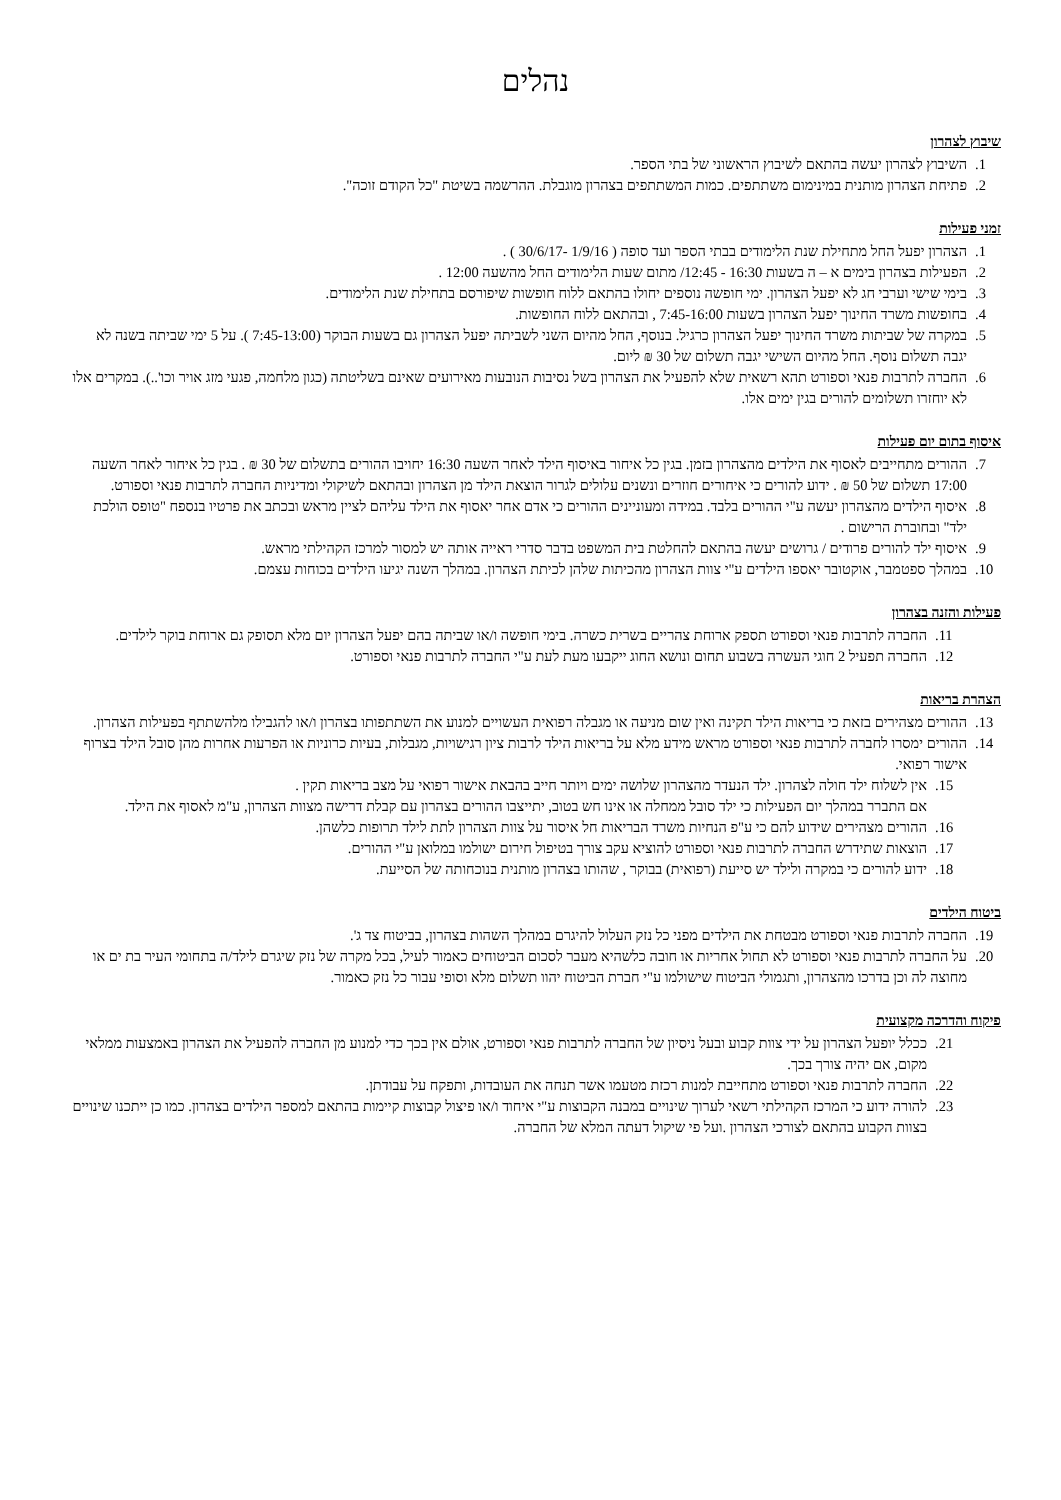נהלים
שיבוץ לצהרון
1. השיבוץ לצהרון יעשה בהתאם לשיבוץ הראשוני של בתי הספר.
2. פתיחת הצהרון מותנית במינימום משתתפים. כמות המשתתפים בצהרון מוגבלת. ההרשמה בשיטת "כל הקודם זוכה".
זמני פעילות
1. הצהרון יפעל החל מתחילת שנת הלימודים בבתי הספר ועד סופה ( 1/9/16 -30/6/17 ) .
2. הפעילות בצהרון בימים א – ה בשעות 16:30 - 12:45/ מתום שעות הלימודים החל מהשעה 12:00 .
3. בימי שישי וערבי חג לא יפעל הצהרון. ימי חופשה נוספים יחולו בהתאם ללוח חופשות שיפורסם בתחילת שנת הלימודים.
4. בחופשות משרד החינוך יפעל הצהרון בשעות 7:45-16:00 , ובהתאם ללוח החופשות.
5. במקרה של שביתות משרד החינוך יפעל הצהרון כרגיל. בנוסף, החל מהיום השני לשביתה יפעל הצהרון גם בשעות הבוקר (7:45-13:00 ). על 5 ימי שביתה בשנה לא יגבה תשלום נוסף. החל מהיום השישי יגבה תשלום של 30 ₪ ליום.
6. החברה לתרבות פנאי וספורט תהא רשאית שלא להפעיל את הצהרון בשל נסיבות הנובעות מאירועים שאינם בשליטתה (כגון מלחמה, פגעי מזג אויר וכו'..). במקרים אלו לא יוחזרו תשלומים להורים בגין ימים אלו.
איסוף בתום יום פעילות
7. ההורים מתחייבים לאסוף את הילדים מהצהרון בזמן. בגין כל איחור באיסוף הילד לאחר השעה 16:30 יחויבו ההורים בתשלום של 30 ₪ . בגין כל איחור לאחר השעה 17:00 תשלום של 50 ₪ . ידוע להורים כי איחורים חוזרים ונשנים עלולים לגרור הוצאת הילד מן הצהרון ובהתאם לשיקולי ומדיניות החברה לתרבות פנאי וספורט.
8. איסוף הילדים מהצהרון יעשה ע"י ההורים בלבד. במידה ומעוניינים ההורים כי אדם אחר יאסוף את הילד עליהם לציין מראש ובכתב את פרטיו בנספח "טופס הולכת ילד" ובחוברת הרישום .
9. איסוף ילד להורים פרודים / גרושים יעשה בהתאם להחלטת בית המשפט בדבר סדרי ראייה אותה יש למסור למרכז הקהילתי מראש.
10. במהלך ספטמבר, אוקטובר יאספו הילדים ע"י צוות הצהרון מהכיתות שלהן לכיתת הצהרון. במהלך השנה יגיעו הילדים בכוחות עצמם.
פעילות והזנה בצהרון
11. החברה לתרבות פנאי וספורט תספק ארוחת צהריים בשרית כשרה. בימי חופשה ו/או שביתה בהם יפעל הצהרון יום מלא תסופק גם ארוחת בוקר לילדים.
12. החברה תפעיל 2 חוגי העשרה בשבוע תחום ונושא החוג ייקבעו מעת לעת ע"י החברה לתרבות פנאי וספורט.
הצהרת בריאות
13. ההורים מצהירים בזאת כי בריאות הילד תקינה ואין שום מניעה או מגבלה רפואית העשויים למנוע את השתתפותו בצהרון ו/או להגבילו מלהשתתף בפעילות הצהרון.
14. ההורים ימסרו לחברה לתרבות פנאי וספורט מראש מידע מלא על בריאות הילד לרבות ציון רגישויות, מגבלות, בעיות כרוניות או הפרעות אחרות מהן סובל הילד בצרוף אישור רפואי.
15. אין לשלוח ילד חולה לצהרון. ילד הנעדר מהצהרון שלושה ימים ויותר חייב בהבאת אישור רפואי על מצב בריאות תקין .
אם התברר במהלך יום הפעילות כי ילד סובל ממחלה או אינו חש בטוב, יתייצבו ההורים בצהרון עם קבלת דרישה מצוות הצהרון, ע"מ לאסוף את הילד.
16. ההורים מצהירים שידוע להם כי ע"פ הנחיות משרד הבריאות חל איסור על צוות הצהרון לתת לילד תרופות כלשהן.
17. הוצאות שתידרש החברה לתרבות פנאי וספורט להוציא עקב צורך בטיפול חירום ישולמו במלואן ע"י ההורים.
18. ידוע להורים כי במקרה ולילד יש סייעת (רפואית) בבוקר , שהותו בצהרון מותנית בנוכחותה של הסייעת.
ביטוח הילדים
19. החברה לתרבות פנאי וספורט מבטחת את הילדים מפני כל נזק העלול להיגרם במהלך השהות בצהרון, בביטוח צד ג'.
20. על החברה לתרבות פנאי וספורט לא תחול אחריות או חובה כלשהיא מעבר לסכום הביטוחים כאמור לעיל, בכל מקרה של נזק שיגרם לילד/ה בתחומי העיר בת ים או מחוצה לה וכן בדרכו מהצהרון, ותגמולי הביטוח שישולמו ע"י חברת הביטוח יהוו תשלום מלא וסופי עבור כל נזק כאמור.
פיקוח והדרכה מקצועית
21. ככלל יופעל הצהרון על ידי צוות קבוע ובעל ניסיון של החברה לתרבות פנאי וספורט, אולם אין בכך כדי למנוע מן החברה להפעיל את הצהרון באמצעות ממלאי מקום, אם יהיה צורך בכך.
22. החברה לתרבות פנאי וספורט מתחייבת למנות רכזת מטעמו אשר תנחה את העובדות, ותפקח על עבודתן.
23. להורה ידוע כי המרכז הקהילתי רשאי לערוך שינויים במבנה הקבוצות ע"י איחוד ו/או פיצול קבוצות קיימות בהתאם למספר הילדים בצהרון. כמו כן ייתכנו שינויים בצוות הקבוע בהתאם לצורכי הצהרון .ועל פי שיקול דעתה המלא של החברה.